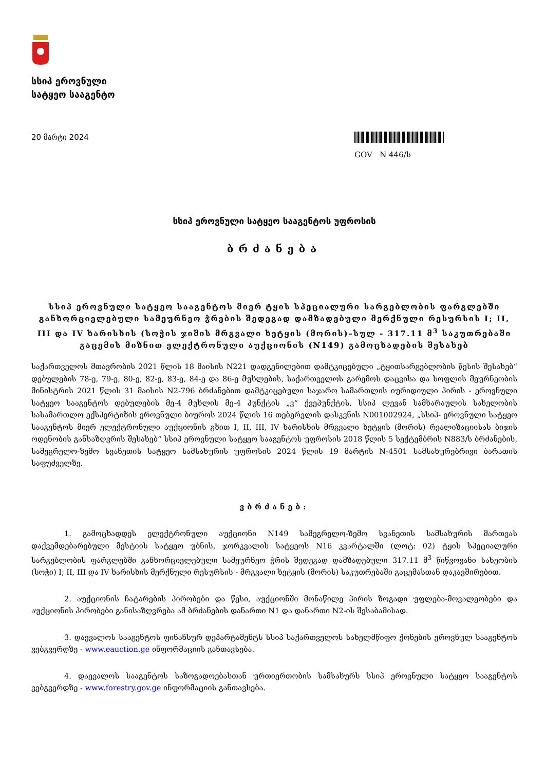სსიპ ეროვნული
სატყეო სააგენტო
20 მარტი 2024
GOV N 446/ს
სსიპ ეროვნული სატყეო სააგენტოს უფროსის
ბრძანება
სსიპ ეროვნული სატყეო სააგენტოს მიერ ტყის სპეციალური სარგებლობის ფარგლებში განხორციელებული სამეურნეო ჭრების შედეგად დამზადებული მერქნული რესურსის I; II, III და IV ხარისხის (სოჭის ჯიშის მრგვალი ხეტყის (მორის)–სულ - 317.11 მ<sup>3</sup> საკუთრებაში გაცემის მიზნით ელექტრონული აუქციონის (N149) გამოცხადების შესახებ
საქართველოს მთავრობის 2021 წლის 18 მაისის N221 დადგენილებით დამტკიცებული „ტყითსარგებლობის წესის შესახებ“ დებულების 78-ე, 79-ე, 80-ე, 82-ე, 83-ე, 84-ე და 86-ე მუხლების, საქართველოს გარემოს დაცვისა და სოფლის მეურნეობის მინისტრის 2021 წლის 31 მაისის N2-796 ბრძანებით დამტკიცებული საჯარო სამართლის იურიდიული პირის - ეროვნული სატყეო სააგენტოს დებულების მე-4 მუხლის მე-4 პუნქტის „ვ“ ქვეპუნქტის, სსიპ ლევან სამხარაულის სახელობის სასამართლო ექსპერტიზის ეროვნული ბიუროს 2024 წლის 16 თებერვლის დასკვნის N001002924, „სსიპ- ეროვნული სატყეო სააგენტოს მიერ ელექტრონული აუქციონის გზით I, II, III, IV ხარისხის მრგვალი ხეტყის (მორის) რეალიზაციისას ბიჯის ოდენობის განსაზღვრის შესახებ“ სსიპ ეროვნული სატყეო სააგენტოს უფროსის 2018 წლის 5 სექტემბრის N883/ს ბრძანების, სამეგრელო-ზემო სვანეთის სატყეო სამსახურის უფროსის 2024 წლის 19 მარტის N-4501 სამსახურებრივი ბარათის საფუძველზე.
ვბრძანებ:
1. გამოცხადდეს ელექტრონული აუქციონი N149 სამეგრელო-ზემო სვანეთის სამსახურის მართვას დაქვემდებარებული მესტიის სატყეო უბნის, ჯორკვალის სატყეოს N16 კვარტალში (ლოტ: 02) ტყის სპეციალური სარგებლობის ფარგლებში განხორციელებული სამეურნეო ჭრის შედეგად დამზადებული 317.11 მ<sup>3</sup> წიწვოვანი სახეობის (სოჭი) I; II, III და IV ხარისხის მერქნული რესურსის - მრგვალი ხეტყის (მორის) საკუთრებაში გაცემასთან დაკავშირებით.
2. აუქციონის ჩატარების პირობები და წესი, აუქციონში მონაწილე პირის ზოგადი უფლება-მოვალეობები და აუქციონის პირობები განისაზღვრება ამ ბრძანების დანართი N1 და დანართი N2-ის შესაბამისად.
3. დაევალოს სააგენტოს ფინანსურ დეპარტამენტს სსიპ საქართველოს სახელმწიფო ქონების ეროვნულ სააგენტოს ვებგვერდზე - www.eauction.ge ინფორმაციის განთავსება.
4. დაევალოს სააგენტოს საზოგადოებასთან ურთიერთობის სამსახურს სსიპ ეროვნული სატყეო სააგენტოს ვებგვერდზე - www.forestry.gov.ge ინფორმაციის განთავსება.